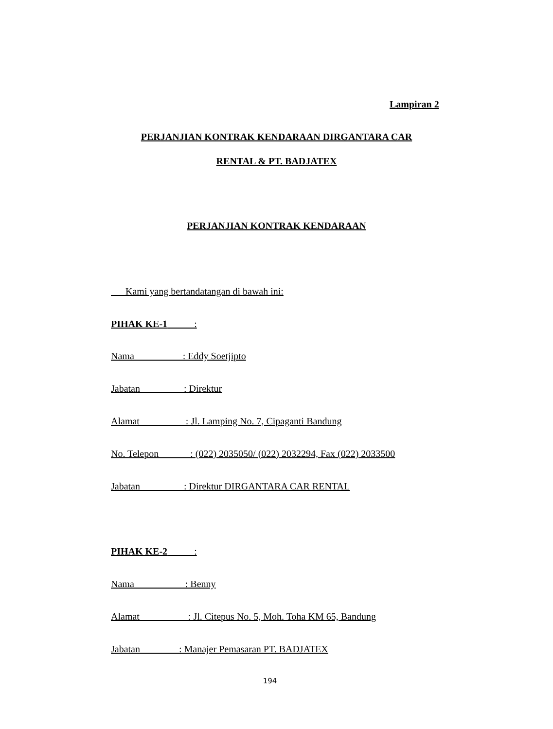Lampiran 2
PERJANJIAN KONTRAK KENDARAAN DIRGANTARA CAR
RENTAL & PT. BADJATEX
PERJANJIAN KONTRAK KENDARAAN
Kami yang bertandatangan di bawah ini:
PIHAK KE-1 :
Nama : Eddy Soetjipto
Jabatan : Direktur
Alamat : Jl. Lamping No. 7, Cipaganti Bandung
No. Telepon : (022) 2035050/ (022) 2032294, Fax (022) 2033500
Jabatan : Direktur DIRGANTARA CAR RENTAL
PIHAK KE-2 :
Nama : Benny
Alamat : Jl. Citepus No. 5, Moh. Toha KM 65, Bandung
Jabatan : Manajer Pemasaran PT. BADJATEX
194